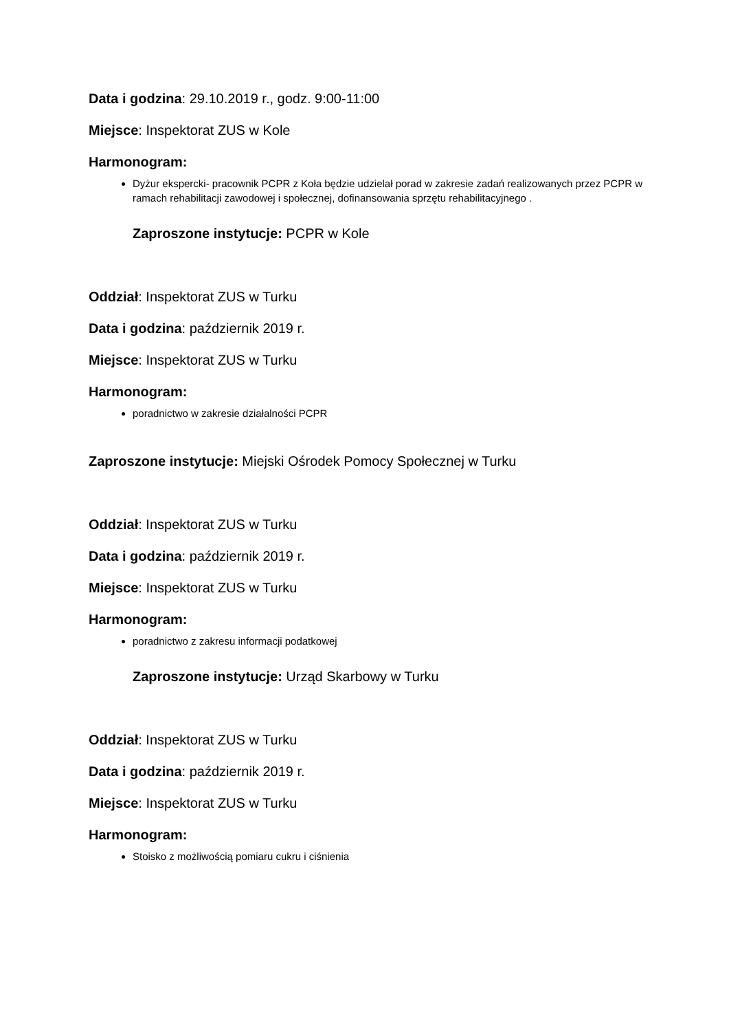Data i godzina: 29.10.2019 r., godz. 9:00-11:00
Miejsce: Inspektorat ZUS w Kole
Harmonogram:
Dyżur ekspercki- pracownik PCPR z Koła będzie udzielał porad w zakresie zadań realizowanych przez PCPR w ramach rehabilitacji zawodowej i społecznej, dofinansowania sprzętu rehabilitacyjnego .
Zaproszone instytucje: PCPR w Kole
Oddział: Inspektorat ZUS w Turku
Data i godzina: październik 2019 r.
Miejsce: Inspektorat ZUS w Turku
Harmonogram:
poradnictwo w zakresie działalności PCPR
Zaproszone instytucje: Miejski Ośrodek Pomocy Społecznej w Turku
Oddział: Inspektorat ZUS w Turku
Data i godzina: październik 2019 r.
Miejsce: Inspektorat ZUS w Turku
Harmonogram:
poradnictwo z zakresu informacji podatkowej
Zaproszone instytucje: Urząd Skarbowy w Turku
Oddział: Inspektorat ZUS w Turku
Data i godzina: październik 2019 r.
Miejsce: Inspektorat ZUS w Turku
Harmonogram:
Stoisko z możliwością pomiaru cukru i ciśnienia